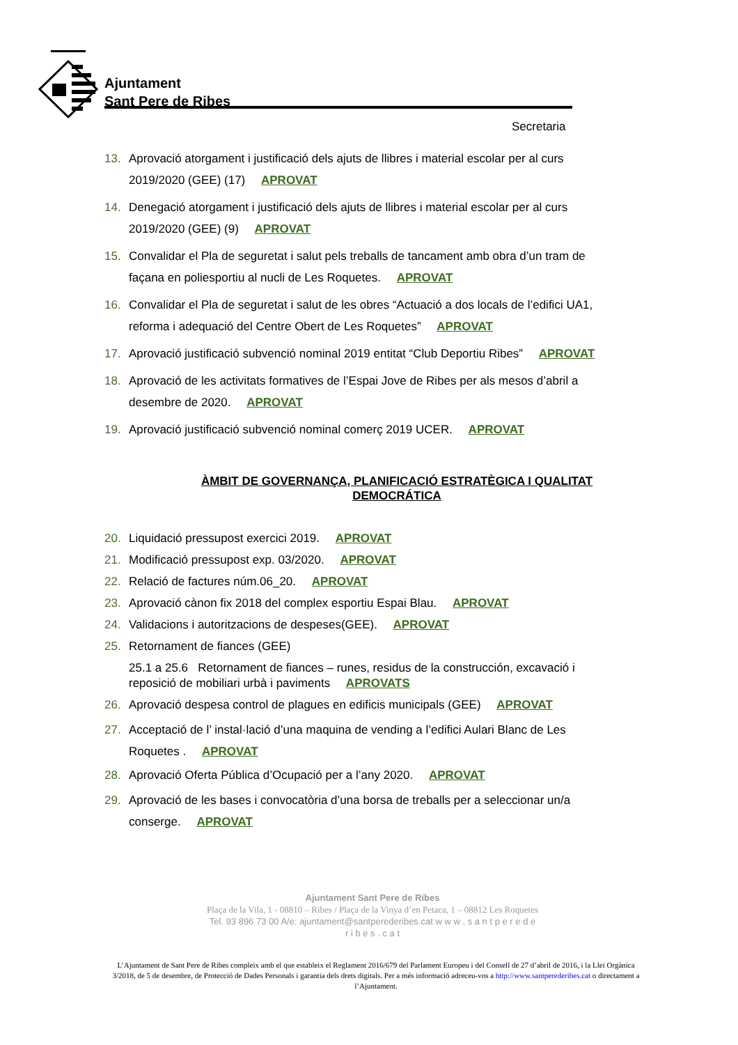Ajuntament
Sant Pere de Ribes
Secretaria
13. Aprovació atorgament i justificació dels ajuts de llibres i material escolar per al curs 2019/2020 (GEE) (17) APROVAT
14. Denegació atorgament i justificació dels ajuts de llibres i material escolar per al curs 2019/2020 (GEE) (9) APROVAT
15. Convalidar el Pla de seguretat i salut pels treballs de tancament amb obra d’un tram de façana en poliesportiu al nucli de Les Roquetes. APROVAT
16. Convalidar el Pla de seguretat i salut de les obres “Actuació a dos locals de l’edifici UA1, reforma i adequació del Centre Obert de Les Roquetes” APROVAT
17. Aprovació justificació subvenció nominal 2019 entitat “Club Deportiu Ribes” APROVAT
18. Aprovació de les activitats formatives de l’Espai Jove de Ribes per als mesos d’abril a desembre de 2020. APROVAT
19. Aprovació justificació subvenció nominal comerç 2019 UCER. APROVAT
ÀMBIT DE GOVERNANÇA, PLANIFICACIÓ ESTRATÈGICA I QUALITAT DEMOCRÁTICA
20. Liquidació pressupost exercici 2019. APROVAT
21. Modificació pressupost exp. 03/2020. APROVAT
22. Relació de factures núm.06_20. APROVAT
23. Aprovació cànon fix 2018 del complex esportiu Espai Blau. APROVAT
24. Validacions i autoritzacions de despeses(GEE). APROVAT
25. Retornament de fiances (GEE)
25.1 a 25.6 Retornament de fiances – runes, residus de la construcción, excavació i reposició de mobiliari urbà i paviments APROVATS
26. Aprovació despesa control de plagues en edificis municipals (GEE) APROVAT
27. Acceptació de l’ instal·lació d’una maquina de vending a l’edifici Aulari Blanc de Les Roquetes . APROVAT
28. Aprovació Oferta Pública d’Ocupació per a l’any 2020. APROVAT
29. Aprovació de les bases i convocatòria d’una borsa de treballs per a seleccionar un/a conserge. APROVAT
Ajuntament Sant Pere de Ribes
Plaça de la Vila, 1 - 08810 – Ribes / Plaça de la Vinya d’en Petaca, 1 – 08812 Les Roquetes
Tel. 93 896 73 00 A/e: ajuntament@santperederibes.cat w w w . s a n t p e r e d e
r i b e s . c a t
L’Ajuntament de Sant Pere de Ribes compleix amb el que estableix el Reglament 2016/679 del Parlament Europeu i del Consell de 27 d’abril de 2016, i la Llei Orgànica 3/2018, de 5 de desembre, de Protecció de Dades Personals i garantia dels drets digitals. Per a més informació adreceu-vos a http://www.santperederibes.cat o directament a l’Ajuntament.